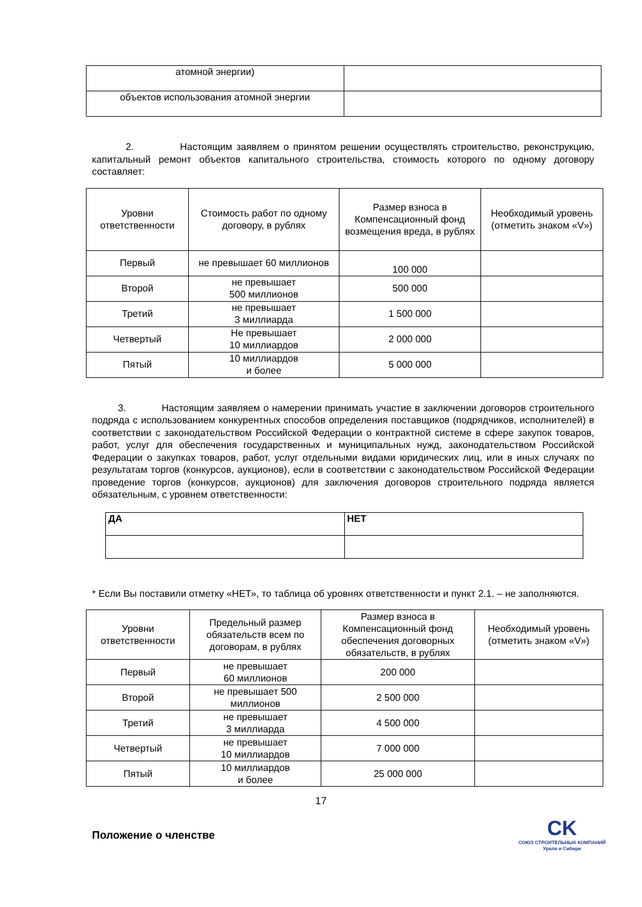| атомной энергии) | |
| объектов использования атомной энергии | |
2. Настоящим заявляем о принятом решении осуществлять строительство, реконструкцию, капитальный ремонт объектов капитального строительства, стоимость которого по одному договору составляет:
| Уровни ответственности | Стоимость работ по одному договору, в рублях | Размер взноса в Компенсационный фонд возмещения вреда, в рублях | Необходимый уровень (отметить знаком «V») |
| --- | --- | --- | --- |
| Первый | не превышает 60 миллионов | 100 000 | |
| Второй | не превышает 500 миллионов | 500 000 | |
| Третий | не превышает 3 миллиарда | 1 500 000 | |
| Четвертый | Не превышает 10 миллиардов | 2 000 000 | |
| Пятый | 10 миллиардов и более | 5 000 000 | |
3. Настоящим заявляем о намерении принимать участие в заключении договоров строительного подряда с использованием конкурентных способов определения поставщиков (подрядчиков, исполнителей) в соответствии с законодательством Российской Федерации о контрактной системе в сфере закупок товаров, работ, услуг для обеспечения государственных и муниципальных нужд, законодательством Российской Федерации о закупках товаров, работ, услуг отдельными видами юридических лиц, или в иных случаях по результатам торгов (конкурсов, аукционов), если в соответствии с законодательством Российской Федерации проведение торгов (конкурсов, аукционов) для заключения договоров строительного подряда является обязательным, с уровнем ответственности:
| ДА | НЕТ |
* Если Вы поставили отметку «НЕТ», то таблица об уровнях ответственности и пункт 2.1. – не заполняются.
| Уровни ответственности | Предельный размер обязательств всем по договорам, в рублях | Размер взноса в Компенсационный фонд обеспечения договорных обязательств, в рублях | Необходимый уровень (отметить знаком «V») |
| --- | --- | --- | --- |
| Первый | не превышает 60 миллионов | 200 000 | |
| Второй | не превышает 500 миллионов | 2 500 000 | |
| Третий | не превышает 3 миллиарда | 4 500 000 | |
| Четвертый | не превышает 10 миллиардов | 7 000 000 | |
| Пятый | 10 миллиардов и более | 25 000 000 | |
17
Положение о членстве
CK
СОЮЗ СТРОИТЕЛЬНЫХ КОМПАНИЙ
Урала и Сибири